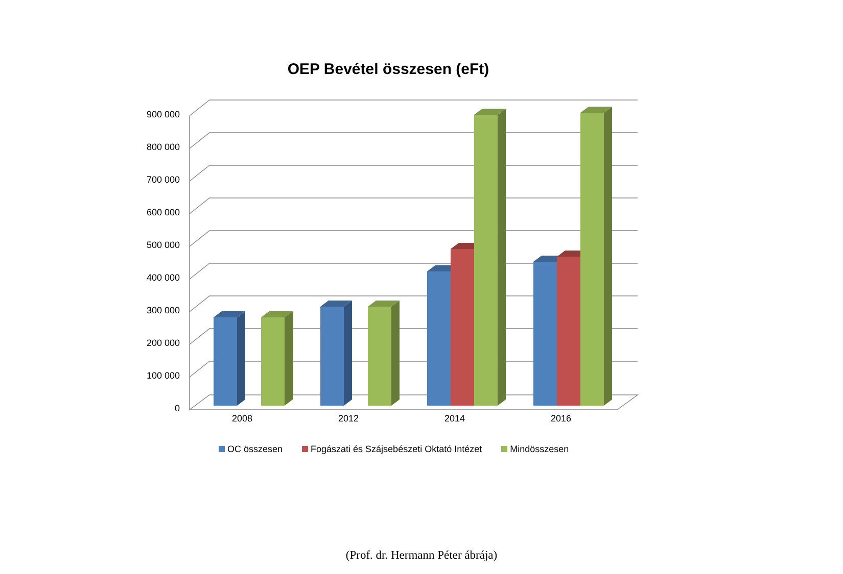OEP Bevétel összesen (eFt)
900 000
800 000
700 000
600 000
500 000
400 000
300 000
200 000
100 000
0
2008 2012 2014 2016
OC összesen Fogászati és Szájsebészeti Oktató Intézet Mindösszesen
(Prof. dr. Hermann Péter ábrája)